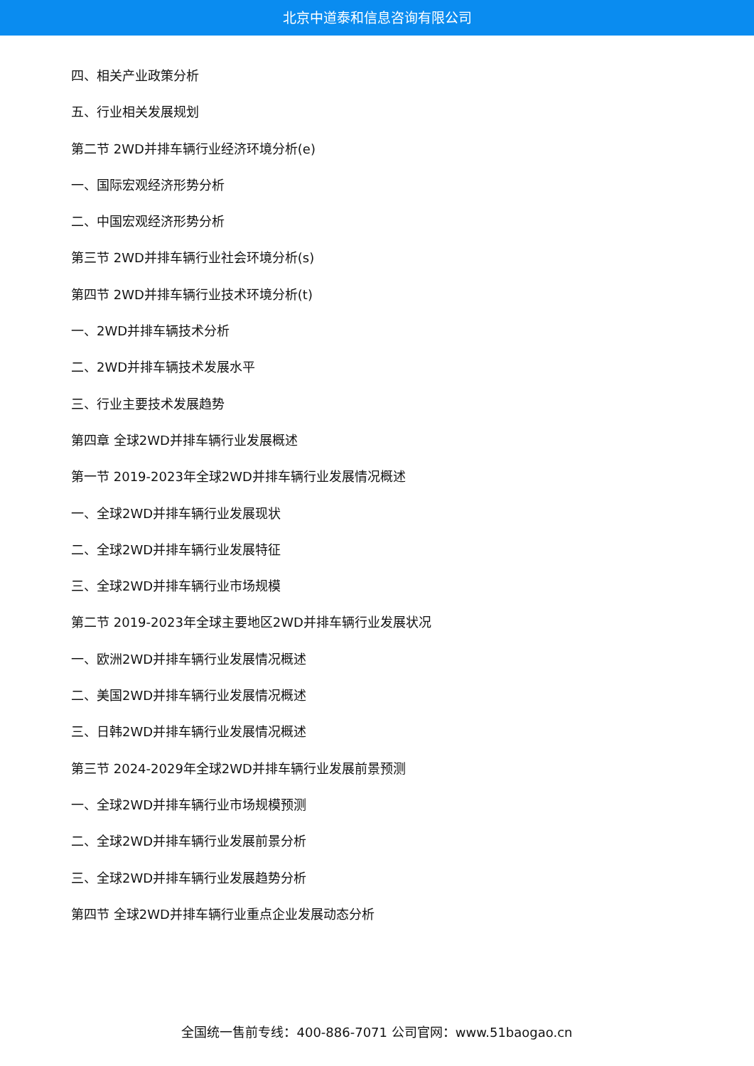北京中道泰和信息咨询有限公司
四、相关产业政策分析
五、行业相关发展规划
第二节 2WD并排车辆行业经济环境分析(e)
一、国际宏观经济形势分析
二、中国宏观经济形势分析
第三节 2WD并排车辆行业社会环境分析(s)
第四节 2WD并排车辆行业技术环境分析(t)
一、2WD并排车辆技术分析
二、2WD并排车辆技术发展水平
三、行业主要技术发展趋势
第四章 全球2WD并排车辆行业发展概述
第一节 2019-2023年全球2WD并排车辆行业发展情况概述
一、全球2WD并排车辆行业发展现状
二、全球2WD并排车辆行业发展特征
三、全球2WD并排车辆行业市场规模
第二节 2019-2023年全球主要地区2WD并排车辆行业发展状况
一、欧洲2WD并排车辆行业发展情况概述
二、美国2WD并排车辆行业发展情况概述
三、日韩2WD并排车辆行业发展情况概述
第三节 2024-2029年全球2WD并排车辆行业发展前景预测
一、全球2WD并排车辆行业市场规模预测
二、全球2WD并排车辆行业发展前景分析
三、全球2WD并排车辆行业发展趋势分析
第四节 全球2WD并排车辆行业重点企业发展动态分析
全国统一售前专线：400-886-7071 公司官网：www.51baogao.cn